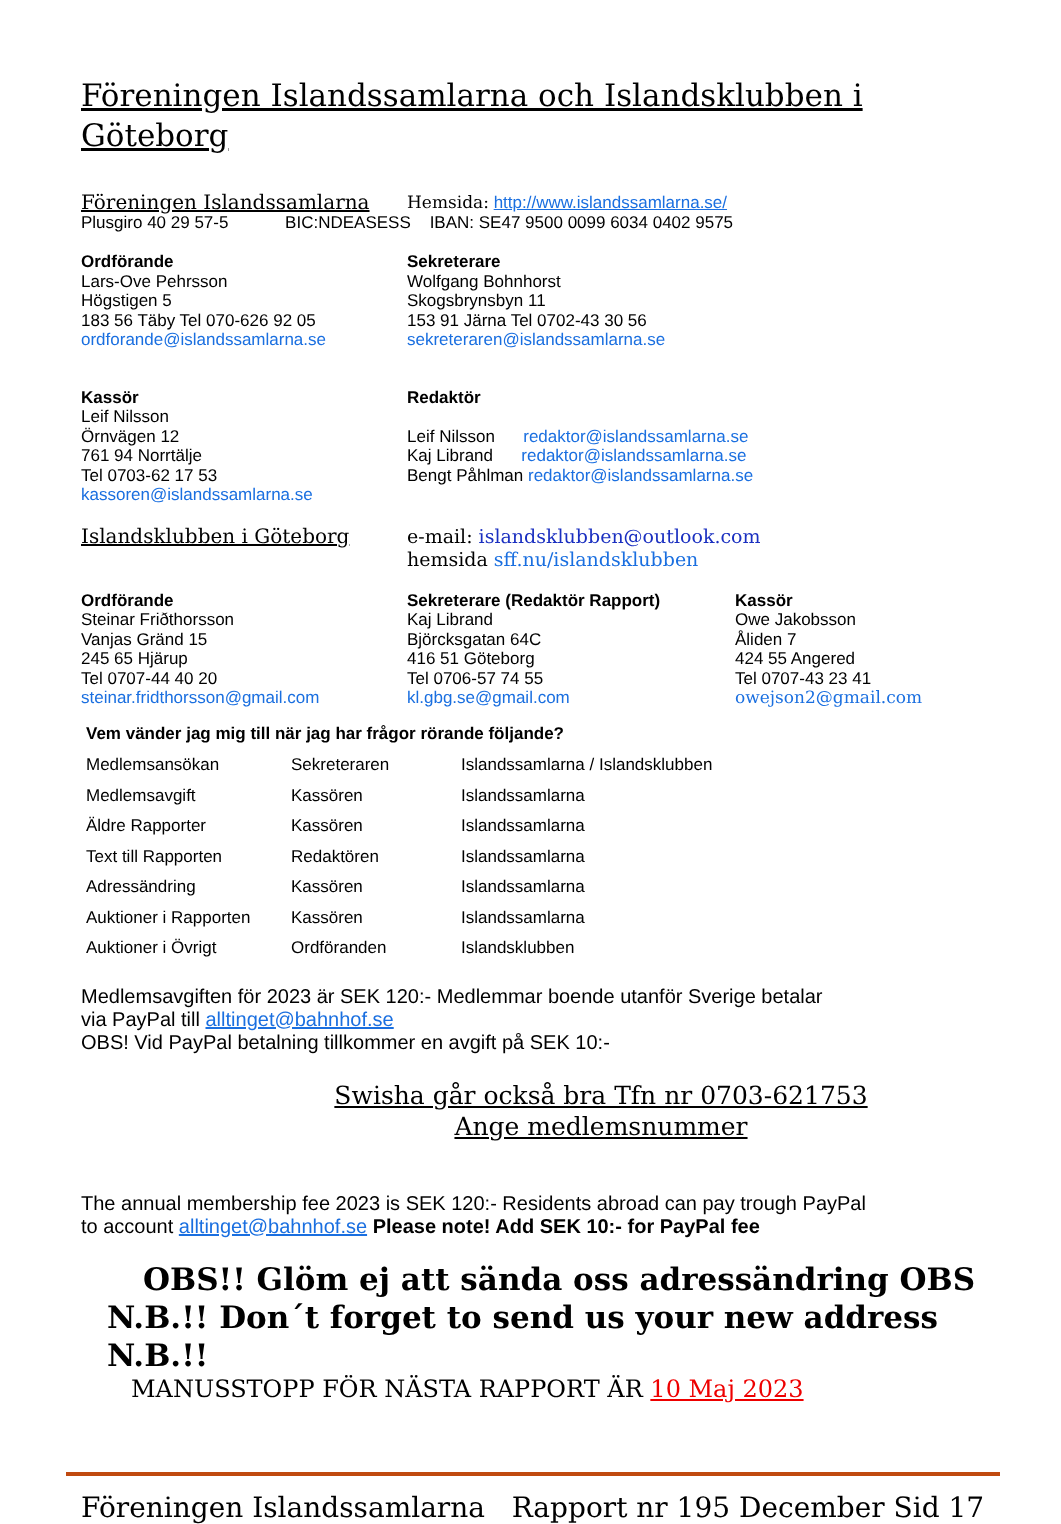Föreningen Islandssamlarna och Islandsklubben i Göteborg
Föreningen Islandssamlarna
Hemsida: http://www.islandssamlarna.se/
Plusgiro 40 29 57-5 BIC:NDEASESS IBAN: SE47 9500 0099 6034 0402 9575
Ordförande
Lars-Ove Pehrsson
Högstigen 5
183 56 Täby Tel 070-626 92 05
ordforande@islandssamlarna.se
Sekreterare
Wolfgang Bohnhorst
Skogsbrynsbyn 11
153 91 Järna Tel 0702-43 30 56
sekreteraren@islandssamlarna.se
Kassör
Leif Nilsson
Örnvägen 12
761 94 Norrtälje
Tel 0703-62 17 53
kassoren@islandssamlarna.se
Redaktör
Leif Nilsson redaktor@islandssamlarna.se
Kaj Librand redaktor@islandssamlarna.se
Bengt Påhlman redaktor@islandssamlarna.se
Islandsklubben i Göteborg e-mail: islandsklubben@outlook.com
hemsida sff.nu/islandsklubben
Ordförande
Steinar Friðthorsson
Vanjas Gränd 15
245 65 Hjärup
Tel 0707-44 40 20
steinar.fridthorsson@gmail.com
Sekreterare (Redaktör Rapport)
Kaj Librand
Björcksgatan 64C
416 51 Göteborg
Tel 0706-57 74 55
kl.gbg.se@gmail.com
Kassör
Owe Jakobsson
Åliden 7
424 55 Angered
Tel 0707-43 23 41
owejson2@gmail.com
Vem vänder jag mig till när jag har frågor rörande följande?
| Medlemsansökan | Sekreteraren | Islandssamlarna / Islandsklubben |
| Medlemsavgift | Kassören | Islandssamlarna |
| Äldre Rapporter | Kassören | Islandssamlarna |
| Text till Rapporten | Redaktören | Islandssamlarna |
| Adressändring | Kassören | Islandssamlarna |
| Auktioner i Rapporten | Kassören | Islandssamlarna |
| Auktioner i Övrigt | Ordföranden | Islandsklubben |
Medlemsavgiften för 2023 är SEK 120:- Medlemmar boende utanför Sverige betalar
via PayPal till alltinget@bahnhof.se
OBS! Vid PayPal betalning tillkommer en avgift på SEK 10:-
Swisha går också bra Tfn nr 0703-621753
Ange medlemsnummer
The annual membership fee 2023 is SEK 120:- Residents abroad can pay trough PayPal
to account alltinget@bahnhof.se Please note! Add SEK 10:- for PayPal fee
OBS!! Glöm ej att sända oss adressändring OBS
N.B.!! Don´t forget to send us your new address N.B.!!
MANUSSTOPP FÖR NÄSTA RAPPORT ÄR 10 Maj 2023
Föreningen Islandssamlarna Rapport nr 195 December Sid 17